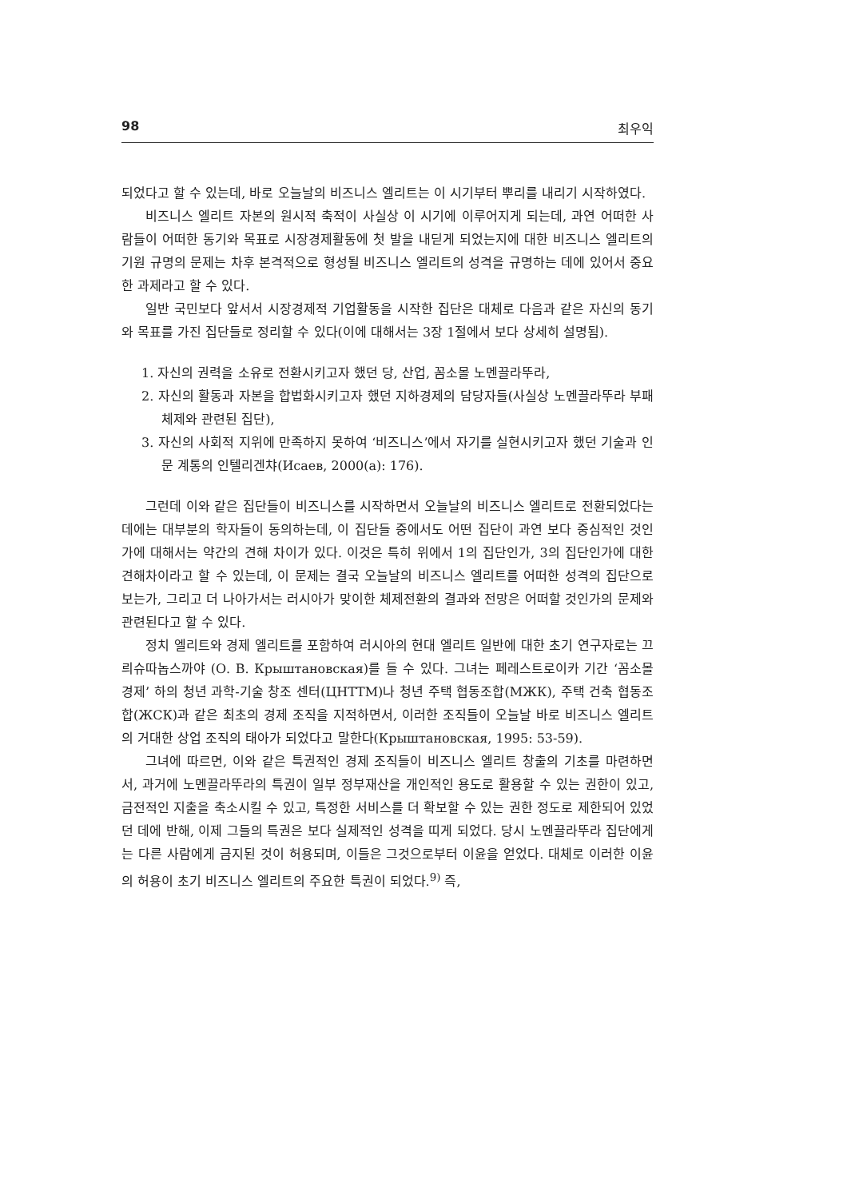98 최우익
되었다고 할 수 있는데, 바로 오늘날의 비즈니스 엘리트는 이 시기부터 뿌리를 내리기 시작하였다.
비즈니스 엘리트 자본의 원시적 축적이 사실상 이 시기에 이루어지게 되는데, 과연 어떠한 사람들이 어떠한 동기와 목표로 시장경제활동에 첫 발을 내딛게 되었는지에 대한 비즈니스 엘리트의 기원 규명의 문제는 차후 본격적으로 형성될 비즈니스 엘리트의 성격을 규명하는 데에 있어서 중요한 과제라고 할 수 있다.
일반 국민보다 앞서서 시장경제적 기업활동을 시작한 집단은 대체로 다음과 같은 자신의 동기와 목표를 가진 집단들로 정리할 수 있다(이에 대해서는 3장 1절에서 보다 상세히 설명됨).
1. 자신의 권력을 소유로 전환시키고자 했던 당, 산업, 꼼소몰 노멘끌라뚜라,
2. 자신의 활동과 자본을 합법화시키고자 했던 지하경제의 담당자들(사실상 노멘끌라뚜라 부패 체제와 관련된 집단),
3. 자신의 사회적 지위에 만족하지 못하여 ‘비즈니스’에서 자기를 실현시키고자 했던 기술과 인문 계통의 인텔리겐챠(Исаев, 2000(a): 176).
그런데 이와 같은 집단들이 비즈니스를 시작하면서 오늘날의 비즈니스 엘리트로 전환되었다는 데에는 대부분의 학자들이 동의하는데, 이 집단들 중에서도 어떤 집단이 과연 보다 중심적인 것인가에 대해서는 약간의 견해 차이가 있다. 이것은 특히 위에서 1의 집단인가, 3의 집단인가에 대한 견해차이라고 할 수 있는데, 이 문제는 결국 오늘날의 비즈니스 엘리트를 어떠한 성격의 집단으로 보는가, 그리고 더 나아가서는 러시아가 맞이한 체제전환의 결과와 전망은 어떠할 것인가의 문제와 관련된다고 할 수 있다.
정치 엘리트와 경제 엘리트를 포함하여 러시아의 현대 엘리트 일반에 대한 초기 연구자로는 끄릐슈따놉스까야 (О. В. Крыштановская)를 들 수 있다. 그녀는 페레스트로이카 기간 ‘꼼소몰 경제’ 하의 청년 과학-기술 창조 센터(ЦНТТМ)나 청년 주택 협동조합(МЖК), 주택 건축 협동조합(ЖСК)과 같은 최초의 경제 조직을 지적하면서, 이러한 조직들이 오늘날 바로 비즈니스 엘리트의 거대한 상업 조직의 태아가 되었다고 말한다(Крыштановская, 1995: 53-59).
그녀에 따르면, 이와 같은 특권적인 경제 조직들이 비즈니스 엘리트 창출의 기초를 마련하면서, 과거에 노멘끌라뚜라의 특권이 일부 정부재산을 개인적인 용도로 활용할 수 있는 권한이 있고, 금전적인 지출을 축소시킬 수 있고, 특정한 서비스를 더 확보할 수 있는 권한 정도로 제한되어 있었던 데에 반해, 이제 그들의 특권은 보다 실제적인 성격을 띠게 되었다. 당시 노멘끌라뚜라 집단에게는 다른 사람에게 금지된 것이 허용되며, 이들은 그것으로부터 이윤을 얻었다. 대체로 이러한 이윤의 허용이 초기 비즈니스 엘리트의 주요한 특권이 되었다.<sup>9)</sup> 즉,